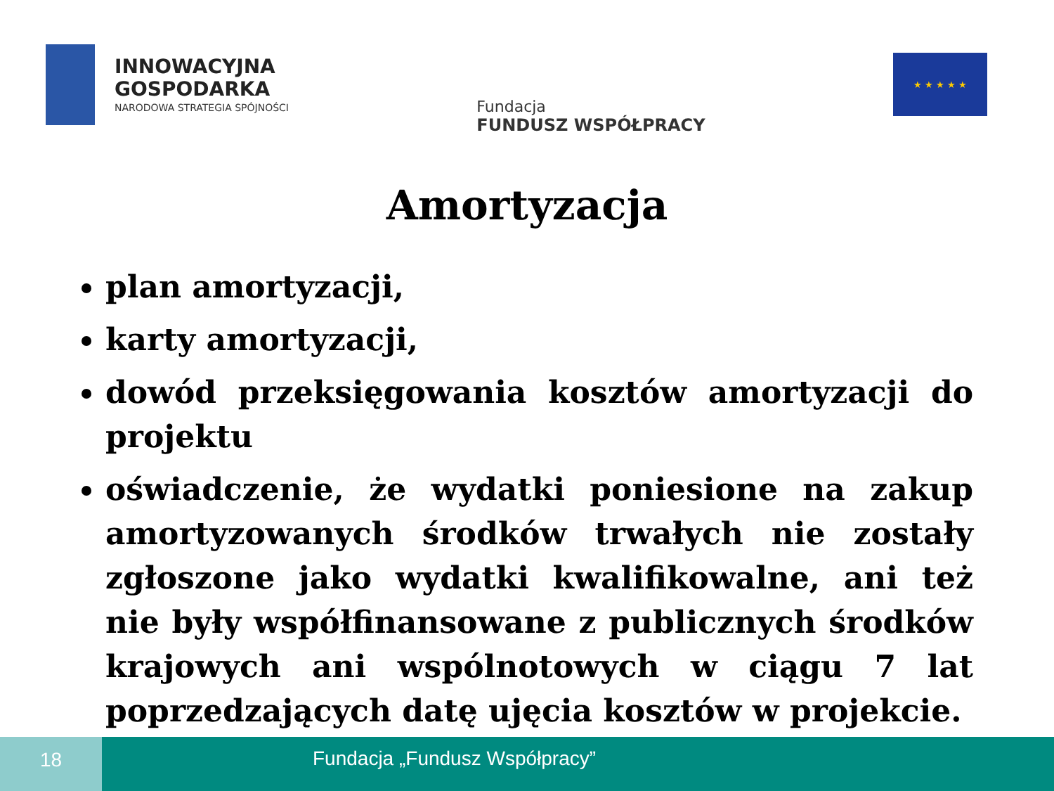INNOWACYJNA
GOSPODARKA
NARODOWA STRATEGIA SPÓJNOŚCI
Fundacja
FUNDUSZ WSPÓŁPRACY
★ ★ ★ ★ ★
Amortyzacja
plan amortyzacji,
karty amortyzacji,
dowód przeksięgowania kosztów amortyzacji do projektu
oświadczenie, że wydatki poniesione na zakup amortyzowanych środków trwałych nie zostały zgłoszone jako wydatki kwalifikowalne, ani też nie były współfinansowane z publicznych środków krajowych ani wspólnotowych w ciągu 7 lat poprzedzających datę ujęcia kosztów w projekcie.
18
Fundacja „Fundusz Współpracy”